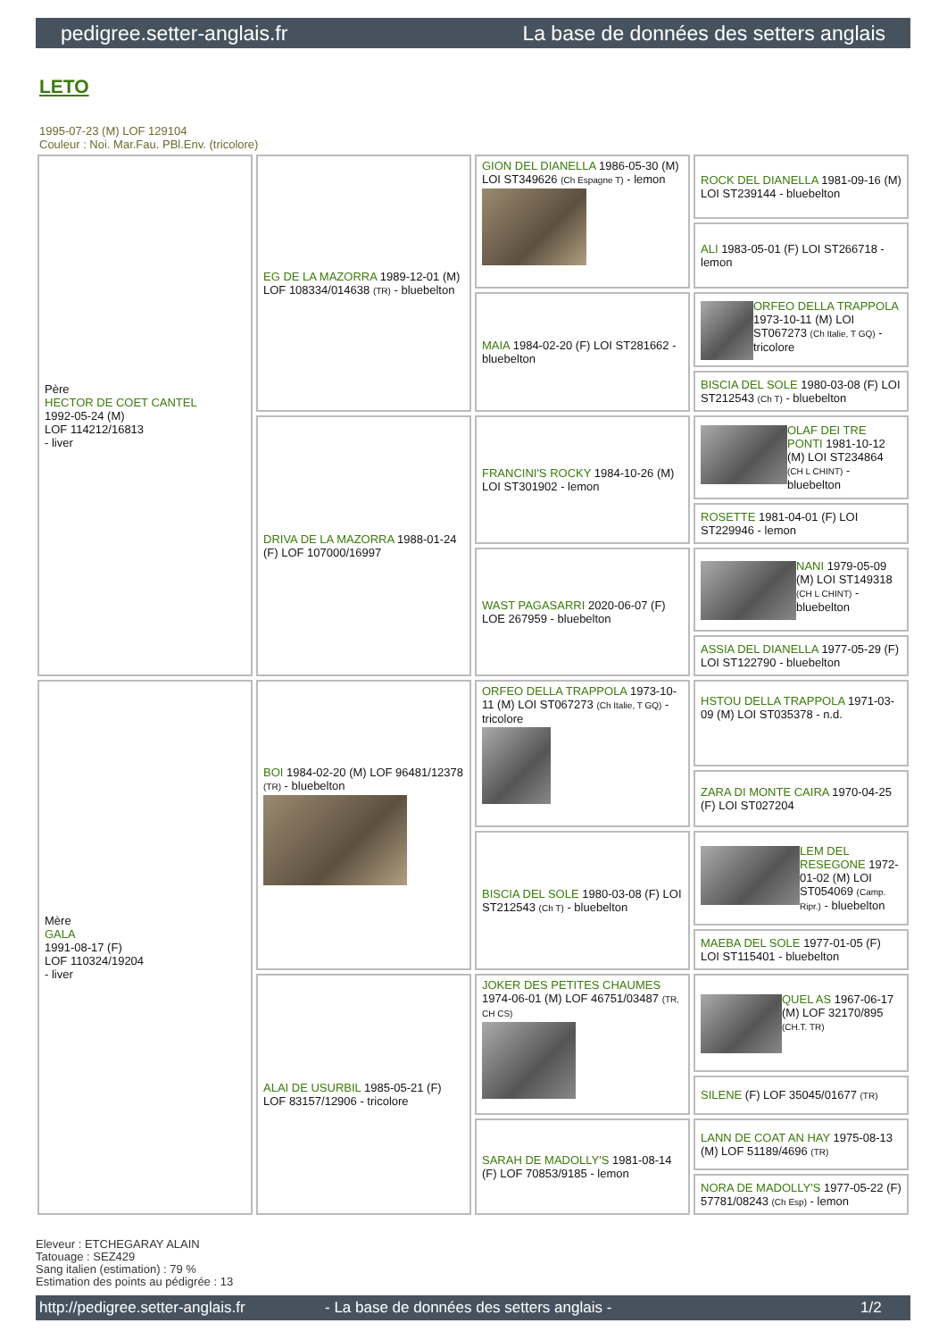pedigree.setter-anglais.fr La base de données des setters anglais
LETO
1995-07-23 (M) LOF 129104
Couleur : Noi. Mar.Fau. PBl.Env. (tricolore)
| Père HECTOR DE COET CANTEL 1992-05-24 (M) LOF 114212/16813 - liver | EG DE LA MAZORRA 1989-12-01 (M) LOF 108334/014638 (TR) - bluebelton | GION DEL DIANELLA 1986-05-30 (M) LOI ST349626 (Ch Espagne T) - lemon | ROCK DEL DIANELLA 1981-09-16 (M) LOI ST239144 - bluebelton |
| | | | ALI 1983-05-01 (F) LOI ST266718 - lemon |
| | | MAIA 1984-02-20 (F) LOI ST281662 - bluebelton | ORFEO DELLA TRAPPOLA 1973-10-11 (M) LOI ST067273 (Ch Italie, T GQ) - tricolore |
| | | | BISCIA DEL SOLE 1980-03-08 (F) LOI ST212543 (Ch T) - bluebelton |
| | DRIVA DE LA MAZORRA 1988-01-24 (F) LOF 107000/16997 | FRANCINI'S ROCKY 1984-10-26 (M) LOI ST301902 - lemon | OLAF DEI TRE PONTI 1981-10-12 (M) LOI ST234864 (CH L CHINT) - bluebelton |
| | | | ROSETTE 1981-04-01 (F) LOI ST229946 - lemon |
| | | WAST PAGASARRI 2020-06-07 (F) LOE 267959 - bluebelton | NANI 1979-05-09 (M) LOI ST149318 (CH L CHINT) - bluebelton |
| | | | ASSIA DEL DIANELLA 1977-05-29 (F) LOI ST122790 - bluebelton |
| Mère GALA 1991-08-17 (F) LOF 110324/19204 - liver | BOI 1984-02-20 (M) LOF 96481/12378 (TR) - bluebelton | ORFEO DELLA TRAPPOLA 1973-10-11 (M) LOI ST067273 (Ch Italie, T GQ) - tricolore | HSTOU DELLA TRAPPOLA 1971-03-09 (M) LOI ST035378 - n.d. |
| | | | ZARA DI MONTE CAIRA 1970-04-25 (F) LOI ST027204 |
| | | BISCIA DEL SOLE 1980-03-08 (F) LOI ST212543 (Ch T) - bluebelton | LEM DEL RESEGONE 1972-01-02 (M) LOI ST054069 (Camp. Ripr.) - bluebelton |
| | | | MAEBA DEL SOLE 1977-01-05 (F) LOI ST115401 - bluebelton |
| | ALAI DE USURBIL 1985-05-21 (F) LOF 83157/12906 - tricolore | JOKER DES PETITES CHAUMES 1974-06-01 (M) LOF 46751/03487 (TR, CH CS) | QUEL AS 1967-06-17 (M) LOF 32170/895 (CH.T. TR) |
| | | | SILENE (F) LOF 35045/01677 (TR) |
| | | SARAH DE MADOLLY'S 1981-08-14 (F) LOF 70853/9185 - lemon | LANN DE COAT AN HAY 1975-08-13 (M) LOF 51189/4696 (TR) |
| | | | NORA DE MADOLLY'S 1977-05-22 (F) 57781/08243 (Ch Esp) - lemon |
Eleveur : ETCHEGARAY ALAIN
Tatouage : SEZ429
Sang italien (estimation) : 79 %
Estimation des points au pédigrée : 13
http://pedigree.setter-anglais.fr - La base de données des setters anglais - 1/2